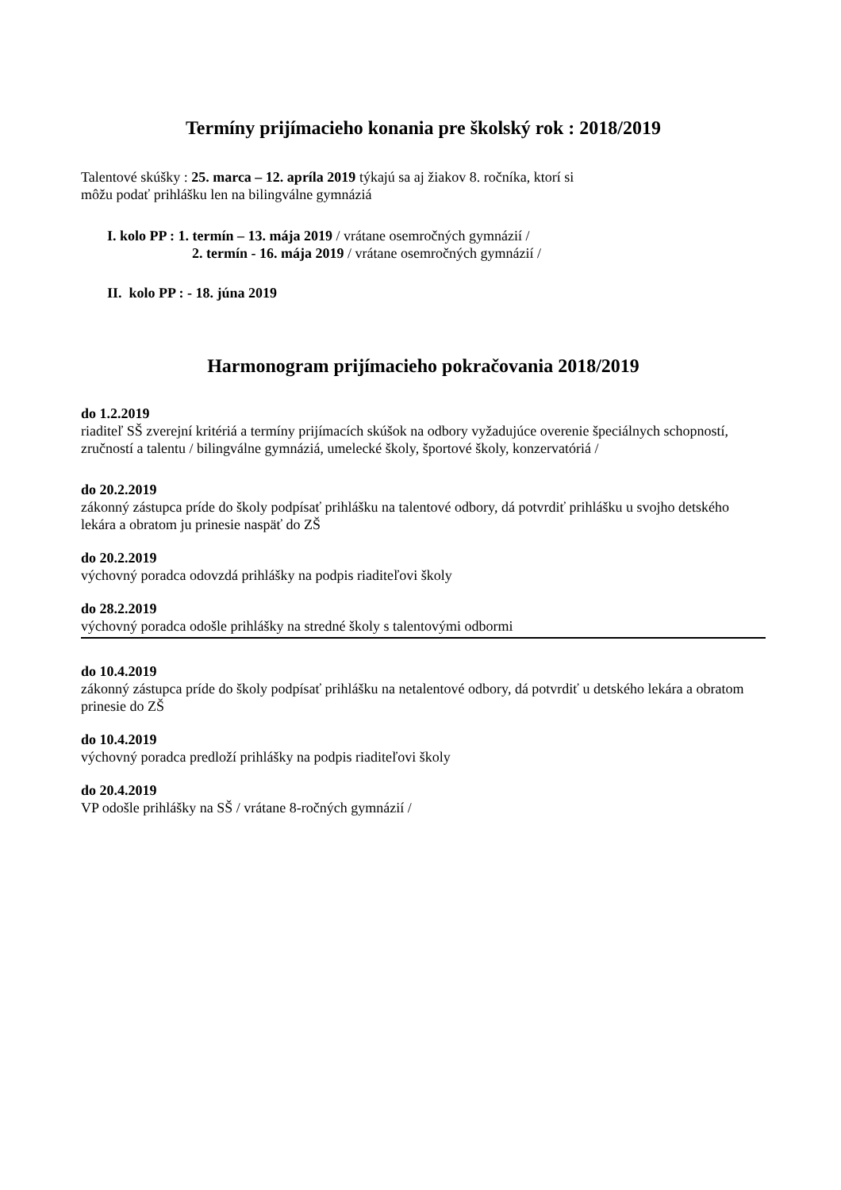Termíny prijímacieho konania pre školský rok : 2018/2019
Talentové skúšky : 25. marca – 12. apríla 2019 týkajú sa aj žiakov 8. ročníka, ktorí si
môžu podať prihlášku len na bilingválne gymnáziá
I. kolo PP : 1. termín – 13. mája 2019 / vrátane osemročných gymnázií /
2. termín - 16. mája 2019 / vrátane osemročných gymnázií /
II. kolo PP : - 18. júna 2019
Harmonogram prijímacieho pokračovania 2018/2019
do 1.2.2019
riaditeľ SŠ zverejní kritériá a termíny prijímacích skúšok na odbory vyžadujúce overenie špeciálnych schopností, zručností a talentu / bilingválne gymnáziá, umelecké školy, športové školy, konzervatóriá /
do 20.2.2019
zákonný zástupca príde do školy podpísať prihlášku na talentové odbory, dá potvrdiť prihlášku u svojho detského lekára a obratom ju prinesie naspäť do ZŠ
do 20.2.2019
výchovný poradca odovzdá prihlášky na podpis riaditeľovi školy
do 28.2.2019
výchovný poradca odošle prihlášky na stredné školy s talentovými odbormi
do 10.4.2019
zákonný zástupca príde do školy podpísať prihlášku na netalentové odbory, dá potvrdiť u detského lekára a obratom prinesie do ZŠ
do 10.4.2019
výchovný poradca predloží prihlášky na podpis riaditeľovi školy
do 20.4.2019
VP odošle prihlášky na SŠ / vrátane 8-ročných gymnázií /